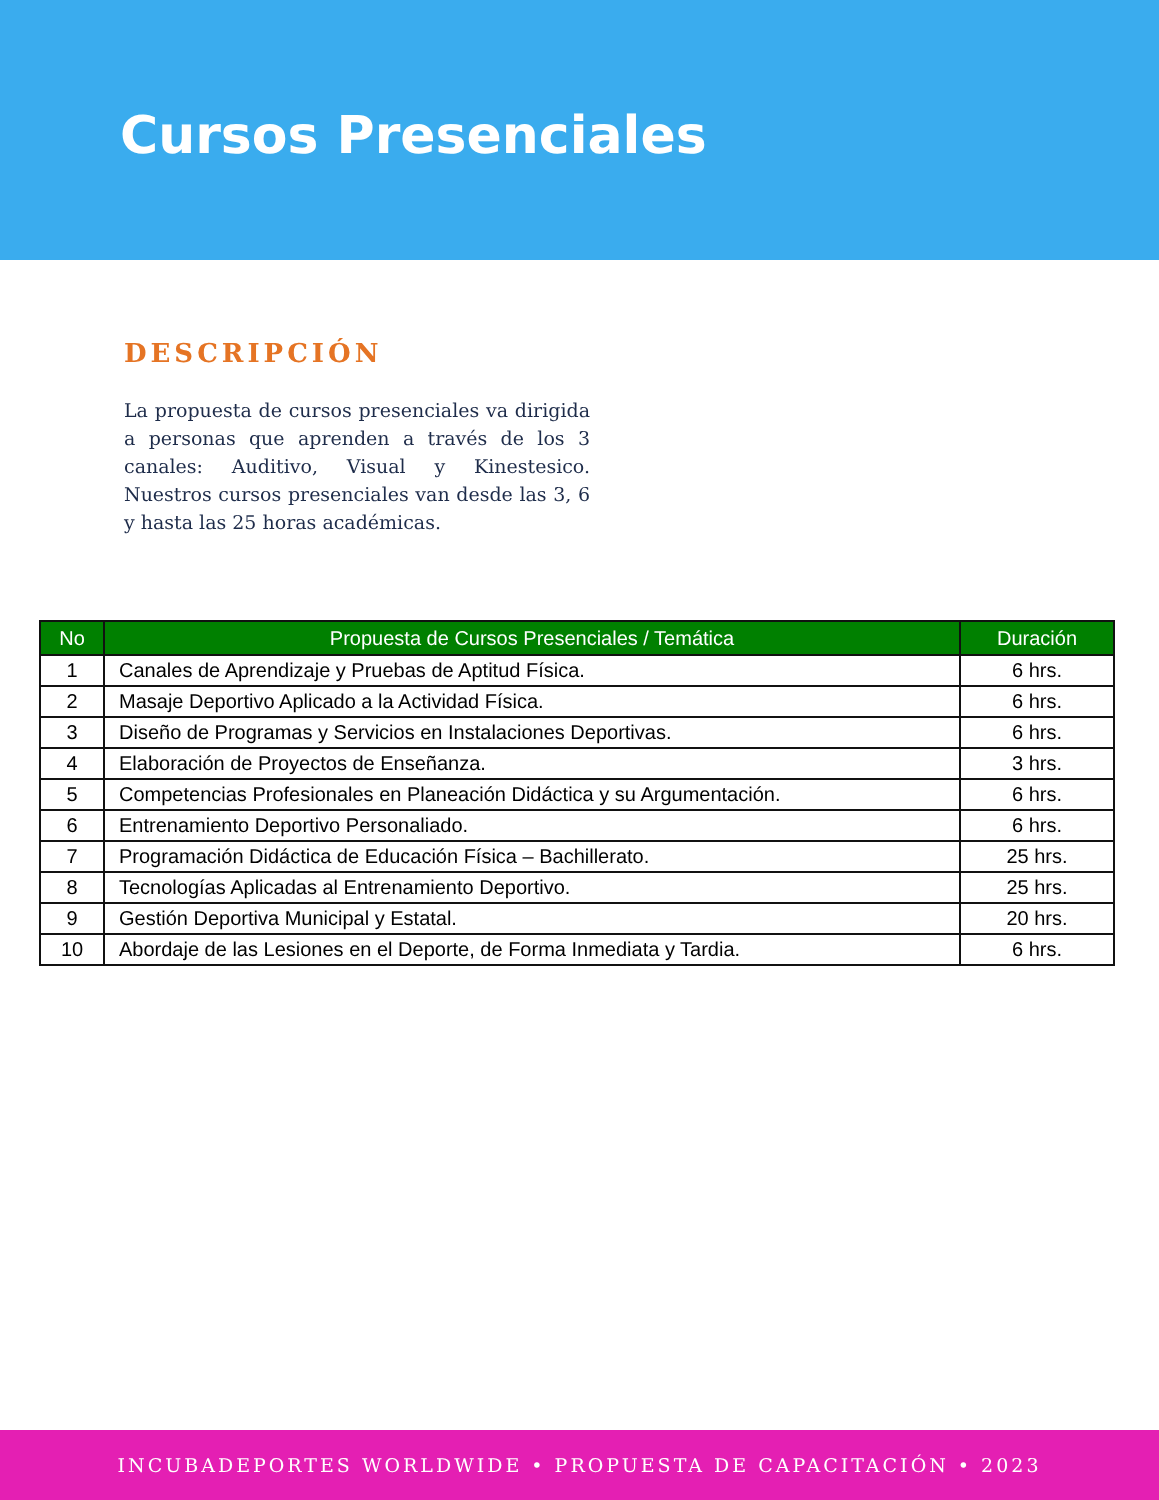Cursos Presenciales
DESCRIPCIÓN
La propuesta de cursos presenciales va dirigida a personas que aprenden a través de los 3 canales: Auditivo, Visual y Kinestesico. Nuestros cursos presenciales van desde las 3, 6 y hasta las 25 horas académicas.
| No | Propuesta de Cursos Presenciales / Temática | Duración |
| --- | --- | --- |
| 1 | Canales de Aprendizaje y Pruebas de Aptitud Física. | 6 hrs. |
| 2 | Masaje Deportivo Aplicado a la Actividad Física. | 6 hrs. |
| 3 | Diseño de Programas y Servicios en Instalaciones Deportivas. | 6 hrs. |
| 4 | Elaboración de Proyectos de Enseñanza. | 3 hrs. |
| 5 | Competencias Profesionales en Planeación Didáctica y su Argumentación. | 6 hrs. |
| 6 | Entrenamiento Deportivo Personaliado. | 6 hrs. |
| 7 | Programación Didáctica de Educación Física – Bachillerato. | 25 hrs. |
| 8 | Tecnologías Aplicadas al Entrenamiento Deportivo. | 25 hrs. |
| 9 | Gestión Deportiva Municipal y Estatal. | 20 hrs. |
| 10 | Abordaje de las Lesiones en el Deporte, de Forma Inmediata y Tardia. | 6 hrs. |
INCUBADEPORTES WORLDWIDE • PROPUESTA DE CAPACITACIÓN • 2023